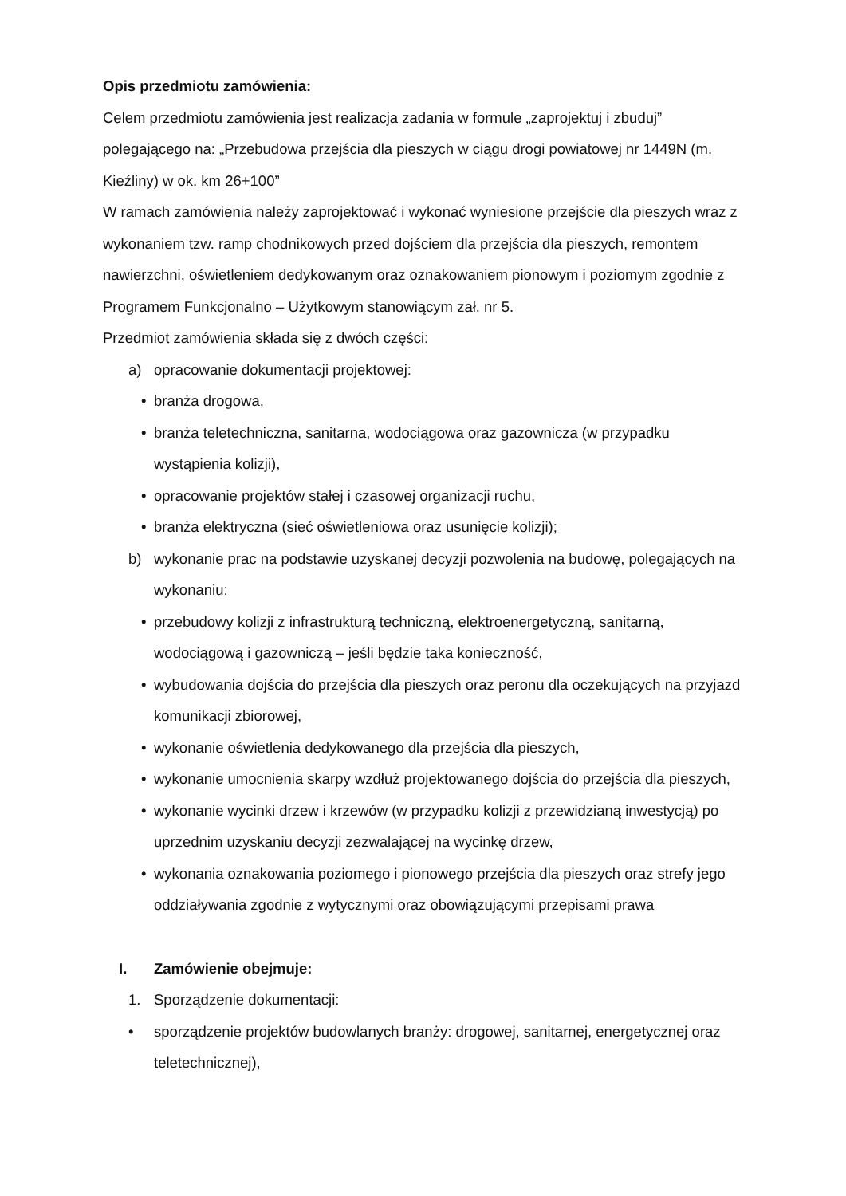Opis przedmiotu zamówienia:
Celem przedmiotu zamówienia jest realizacja zadania w formule „zaprojektuj i zbuduj” polegającego na: „Przebudowa przejścia dla pieszych w ciągu drogi powiatowej nr 1449N (m. Kieźliny) w ok. km 26+100”
W ramach zamówienia należy zaprojektować i wykonać wyniesione przejście dla pieszych wraz z wykonaniem tzw. ramp chodnikowych przed dojściem dla przejścia dla pieszych, remontem nawierzchni, oświetleniem dedykowanym oraz oznakowaniem pionowym i poziomym zgodnie z Programem Funkcjonalno – Użytkowym stanowiącym zał. nr 5.
Przedmiot zamówienia składa się z dwóch części:
a) opracowanie dokumentacji projektowej:
• branża drogowa,
• branża teletechniczna, sanitarna, wodociągowa oraz gazownicza (w przypadku wystąpienia kolizji),
• opracowanie projektów stałej i czasowej organizacji ruchu,
• branża elektryczna (sieć oświetleniowa oraz usunięcie kolizji);
b) wykonanie prac na podstawie uzyskanej decyzji pozwolenia na budowę, polegających na wykonaniu:
• przebudowy kolizji z infrastrukturą techniczną, elektroenergetyczną, sanitarną, wodociągową i gazowniczą – jeśli będzie taka konieczność,
• wybudowania dojścia do przejścia dla pieszych oraz peronu dla oczekujących na przyjazd komunikacji zbiorowej,
• wykonanie oświetlenia dedykowanego dla przejścia dla pieszych,
• wykonanie umocnienia skarpy wzdłuż projektowanego dojścia do przejścia dla pieszych,
• wykonanie wycinki drzew i krzewów (w przypadku kolizji z przewidzianą inwestycją) po uprzednim uzyskaniu decyzji zezwalającej na wycinkę drzew,
• wykonania oznakowania poziomego i pionowego przejścia dla pieszych oraz strefy jego oddziaływania zgodnie z wytycznymi oraz obowiązującymi przepisami prawa
I. Zamówienie obejmuje:
1. Sporządzenie dokumentacji:
• sporządzenie projektów budowlanych branży: drogowej, sanitarnej, energetycznej oraz teletechnicznej),